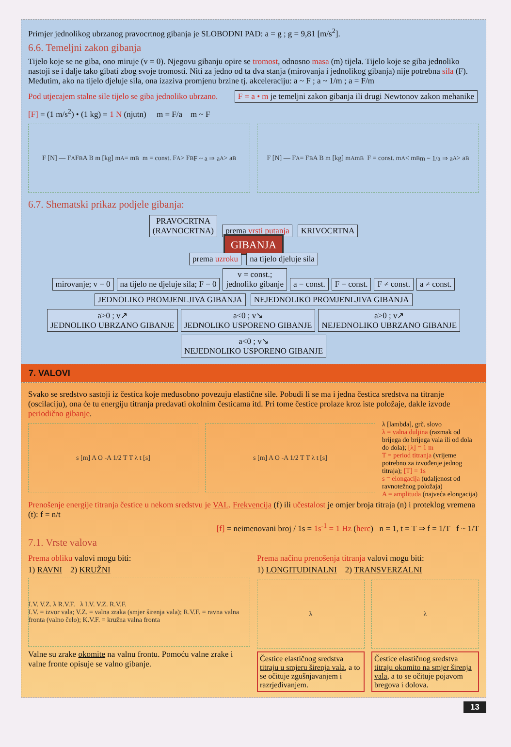Primjer jednolikog ubrzanog pravocrtnog gibanja je SLOBODNI PAD: a = g ; g = 9,81 [m/s<sup>2</sup>].
6.6. Temeljni zakon gibanja
Tijelo koje se ne giba, ono miruje (v = 0). Njegovu gibanju opire se tromost, odnosno masa (m) tijela. Tijelo koje se giba jednoliko nastoji se i dalje tako gibati zbog svoje tromosti. Niti za jedno od ta dva stanja (mirovanja i jednolikog gibanja) nije potrebna sila (F). Međutim, ako na tijelo djeluje sila, ona izaziva promjenu brzine tj. akceleraciju: a ~ F ; a ~ 1/m ; a = F/m
Pod utjecajem stalne sile tijelo se giba jednoliko ubrzano. F = a • m je temeljni zakon gibanja ili drugi Newtonov zakon mehanike
[F] = (1 m/s<sup>2</sup>) • (1 kg) = 1 N (njutn) m = F/a m ~ F
F [N] — F<sub>A</sub> F<sub>B</sub> A B m [kg] m<sub>A</sub> = m<sub>B</sub> m = const. F<sub>A</sub> > F<sub>B</sub> F ~ a ⇒ a<sub>A</sub> > a<sub>B</sub>
F [N] — F<sub>A</sub> = F<sub>B</sub> A B m [kg] m<sub>A</sub> m<sub>B</sub> F = const. m<sub>A</sub> < m<sub>B</sub> m ~ 1/a ⇒ a<sub>A</sub> > a<sub>B</sub>
6.7. Shematski prikaz podjele gibanja:
PRAVOCRTNA
(RAVNOCRTNA) prema vrsti putanja KRIVOCRTNA
GIBANJA
prema uzroku na tijelo djeluje sila
mirovanje; v = 0 na tijelo ne djeluje sila; F = 0 v = const.;
jednoliko gibanje a = const. F = const. F ≠ const. a ≠ const.
JEDNOLIKO PROMJENLJIVA GIBANJA NEJEDNOLIKO PROMJENLJIVA GIBANJA
a>0 ; v↗
JEDNOLIKO UBRZANO GIBANJE a<0 ; v↘
JEDNOLIKO USPORENO GIBANJE a>0 ; v↗
NEJEDNOLIKO UBRZANO GIBANJE a<0 ; v↘
NEJEDNOLIKO USPORENO GIBANJE
7. VALOVI
Svako se sredstvo sastoji iz čestica koje međusobno povezuju elastične sile. Pobudi li se ma i jedna čestica sredstva na titranje (oscilaciju), ona će tu energiju titranja predavati okolnim česticama itd. Pri tome čestice prolaze kroz iste položaje, dakle izvode periodično gibanje.
s [m] A O -A 1/2 T T λ t [s] s [m] A O -A 1/2 T T λ t [s]
λ [lambda], grč. slovo
λ = valna duljina (razmak od brijega do brijega vala ili od dola do dola); [λ] = 1 m
T = period titranja (vrijeme potrebno za izvođenje jednog titraja); [T] = 1s
s = elongacija (udaljenost od ravnotežnog položaja)
A = amplituda (najveća elongacija)
Prenošenje energije titranja čestice u nekom sredstvu je VAL. Frekvencija (f) ili učestalost je omjer broja titraja (n) i proteklog vremena (t): f = n/t
[f] = neimenovani broj / 1s = 1s<sup>-1</sup> = 1 Hz (herc) n = 1, t = T ⇒ f = 1/T f ~ 1/T
7.1. Vrste valova
Prema obliku valovi mogu biti:
1) RAVNI 2) KRUŽNI
I.V. V.Z. λ R.V.F. λ I.V. V.Z. R.V.F.
I.V. = izvor vala; V.Z. = valna zraka (smjer širenja vala); R.V.F. = ravna valna fronta (valno čelo); K.V.F. = kružna valna fronta
Valne su zrake okomite na valnu frontu. Pomoću valne zrake i valne fronte opisuje se valno gibanje.
Prema načinu prenošenja titranja valovi mogu biti:
1) LONGITUDINALNI 2) TRANSVERZALNI
λ λ
Čestice elastičnog sredstva titraju u smjeru širenja vala, a to se očituje zgušnjavanjem i razrjeđivanjem.
Čestice elastičnog sredstva titraju okomito na smjer širenja vala, a to se očituje pojavom bregova i dolova.
13